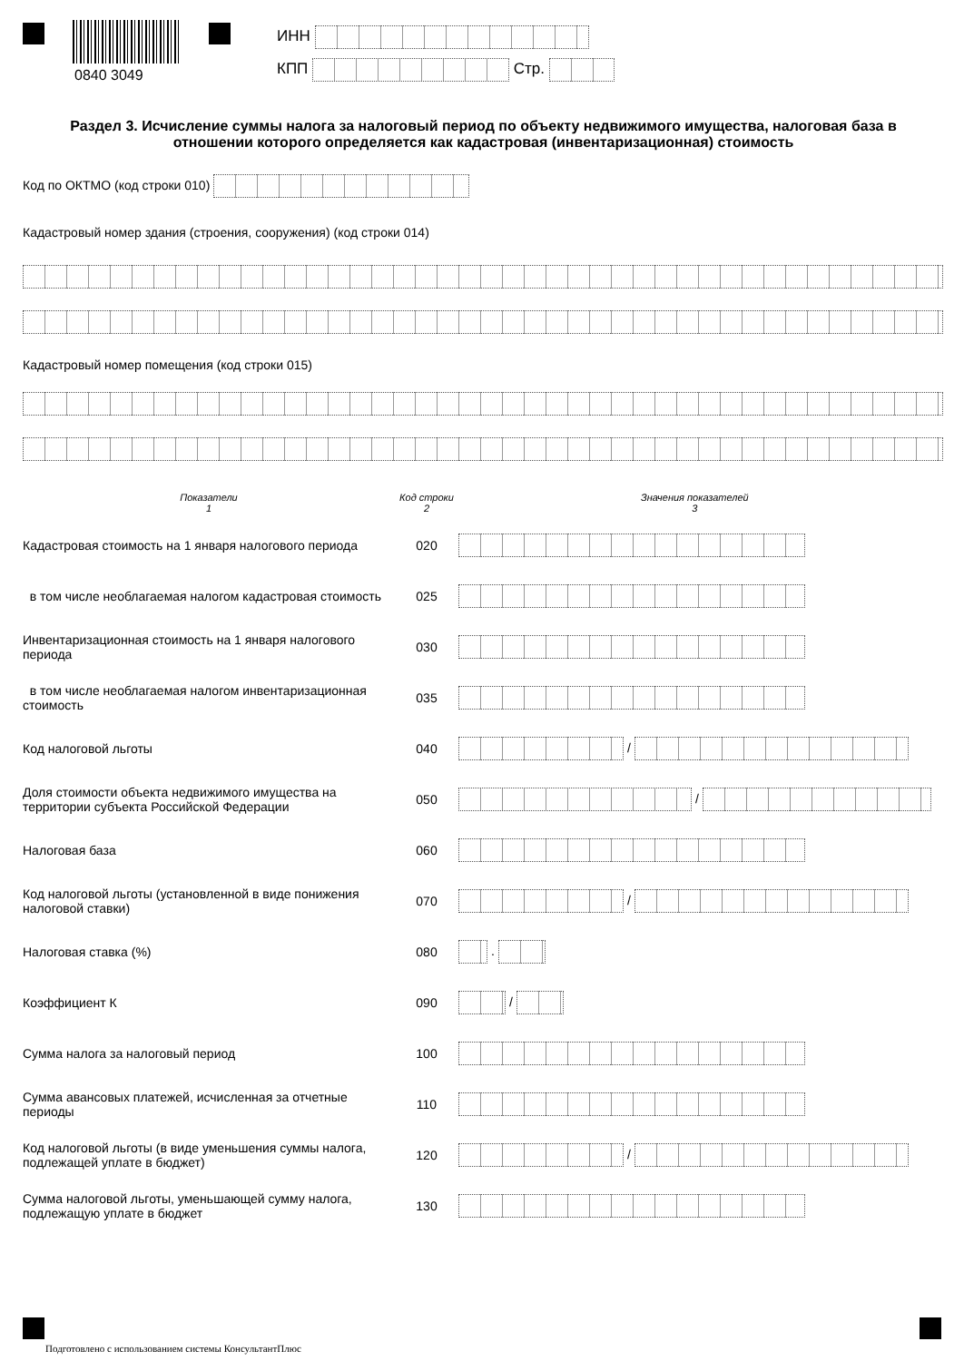0840 3049
ИНН
КПП Стр.
Раздел 3. Исчисление суммы налога за налоговый период по объекту недвижимого имущества, налоговая база в отношении которого определяется как кадастровая (инвентаризационная) стоимость
Код по ОКТМО (код строки 010)
Кадастровый номер здания (строения, сооружения) (код строки 014)
Кадастровый номер помещения (код строки 015)
| Показатели 1 | Код строки 2 | Значения показателей 3 |
| --- | --- | --- |
| Кадастровая стоимость на 1 января налогового периода | 020 | |
| в том числе необлагаемая налогом кадастровая стоимость | 025 | |
| Инвентаризационная стоимость на 1 января налогового периода | 030 | |
| в том числе необлагаемая налогом инвентаризационная стоимость | 035 | |
| Код налоговой льготы | 040 | / |
| Доля стоимости объекта недвижимого имущества на территории субъекта Российской Федерации | 050 | / |
| Налоговая база | 060 | |
| Код налоговой льготы (установленной в виде понижения налоговой ставки) | 070 | / |
| Налоговая ставка (%) | 080 | . |
| Коэффициент К | 090 | / |
| Сумма налога за налоговый период | 100 | |
| Сумма авансовых платежей, исчисленная за отчетные периоды | 110 | |
| Код налоговой льготы (в виде уменьшения суммы налога, подлежащей уплате в бюджет) | 120 | / |
| Сумма налоговой льготы, уменьшающей сумму налога, подлежащую уплате в бюджет | 130 | |
Подготовлено с использованием системы КонсультантПлюс